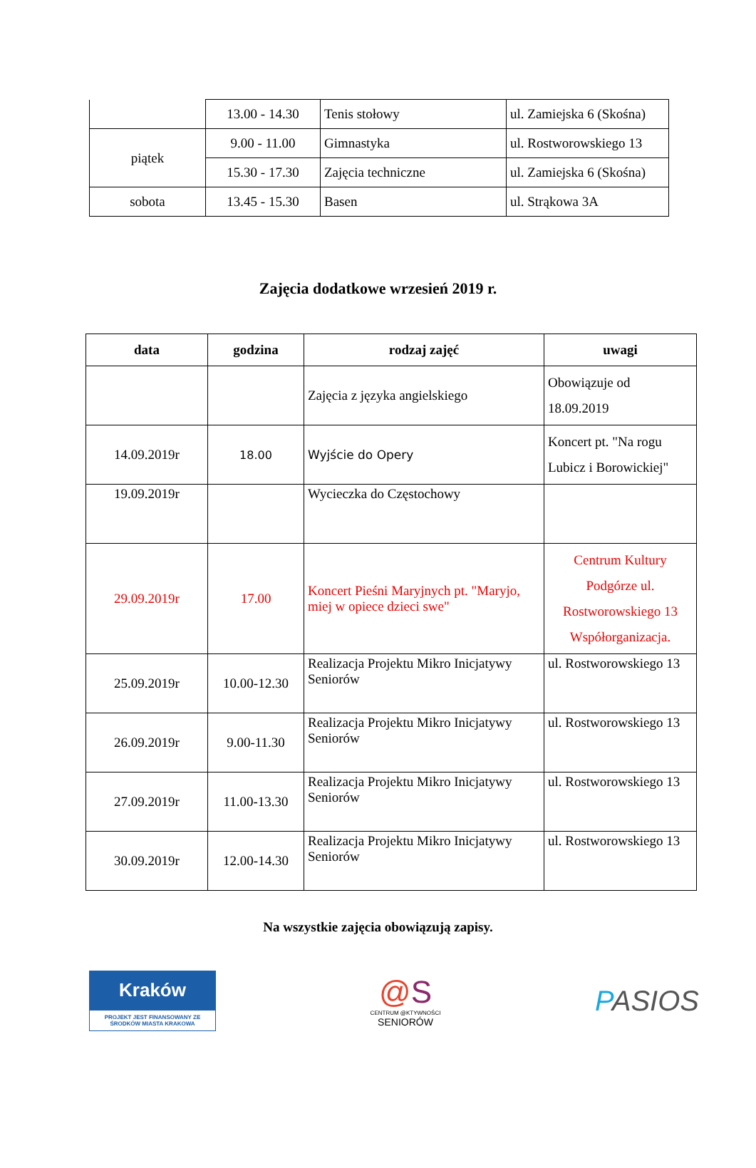| | 13.00 - 14.30 | Tenis stołowy | ul. Zamiejska 6 (Skośna) |
| piątek | 9.00 - 11.00 | Gimnastyka | ul. Rostworowskiego 13 |
| | 15.30 - 17.30 | Zajęcia techniczne | ul. Zamiejska 6 (Skośna) |
| sobota | 13.45 - 15.30 | Basen | ul. Strąkowa 3A |
Zajęcia dodatkowe wrzesień 2019 r.
| data | godzina | rodzaj zajęć | uwagi |
| --- | --- | --- | --- |
| | | Zajęcia z języka angielskiego | Obowiązuje od 18.09.2019 |
| 14.09.2019r | 18.00 | Wyjście do Opery | Koncert pt. "Na rogu Lubicz i Borowickiej" |
| 19.09.2019r | | Wycieczka do Częstochowy | |
| 29.09.2019r | 17.00 | Koncert Pieśni Maryjnych pt. "Maryjo, miej w opiece dzieci swe" | Centrum Kultury Podgórze ul. Rostworowskiego 13 Współorganizacja. |
| 25.09.2019r | 10.00-12.30 | Realizacja Projektu Mikro Inicjatywy Seniorów | ul. Rostworowskiego 13 |
| 26.09.2019r | 9.00-11.30 | Realizacja Projektu Mikro Inicjatywy Seniorów | ul. Rostworowskiego 13 |
| 27.09.2019r | 11.00-13.30 | Realizacja Projektu Mikro Inicjatywy Seniorów | ul. Rostworowskiego 13 |
| 30.09.2019r | 12.00-14.30 | Realizacja Projektu Mikro Inicjatywy Seniorów | ul. Rostworowskiego 13 |
Na wszystkie zajęcia obowiązują zapisy.
Kraków
PROJEKT JEST FINANSOWANY ZE ŚRODKÓW MIASTA KRAKOWA
@S
CENTRUM @KTYWNOŚCI
SENIORÓW
PASIOS